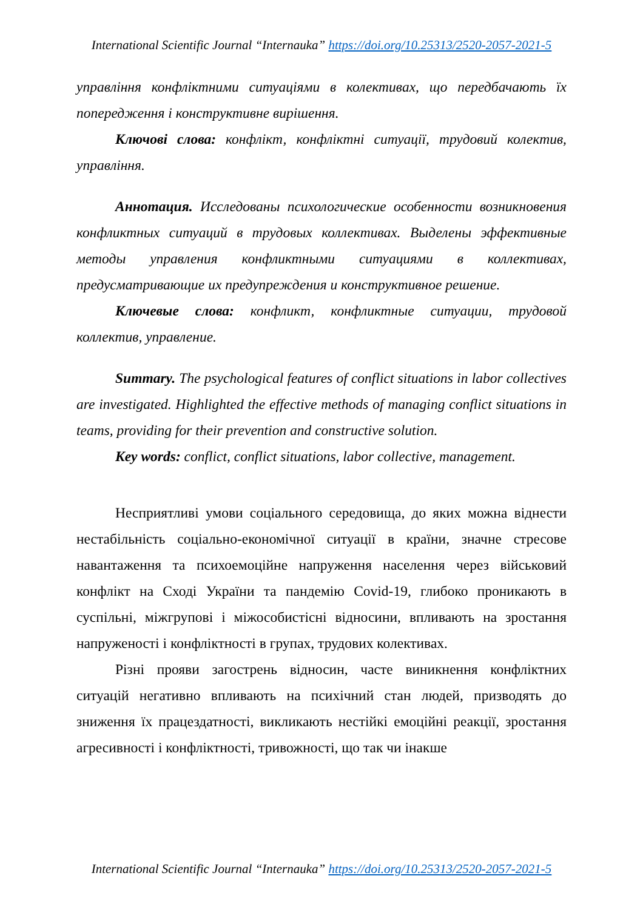International Scientific Journal “Internauka” https://doi.org/10.25313/2520-2057-2021-5
управління конфліктними ситуаціями в колективах, що передбачають їх попередження і конструктивне вирішення.
Ключові слова: конфлікт, конфліктні ситуації, трудовий колектив, управління.
Аннотация. Исследованы психологические особенности возникновения конфликтных ситуаций в трудовых коллективах. Выделены эффективные методы управления конфликтными ситуациями в коллективах, предусматривающие их предупреждения и конструктивное решение.
Ключевые слова: конфликт, конфликтные ситуации, трудовой коллектив, управление.
Summary. The psychological features of conflict situations in labor collectives are investigated. Highlighted the effective methods of managing conflict situations in teams, providing for their prevention and constructive solution.
Key words: conflict, conflict situations, labor collective, management.
Несприятливі умови соціального середовища, до яких можна віднести нестабільність соціально-економічної ситуації в країни, значне стресове навантаження та психоемоційне напруження населення через військовий конфлікт на Сході України та пандемію Covid-19, глибоко проникають в суспільні, міжгрупові і міжособистісні відносини, впливають на зростання напруженості і конфліктності в групах, трудових колективах.
Різні прояви загострень відносин, часте виникнення конфліктних ситуацій негативно впливають на психічний стан людей, призводять до зниження їх працездатності, викликають нестійкі емоційні реакції, зростання агресивності і конфліктності, тривожності, що так чи інакше
International Scientific Journal “Internauka” https://doi.org/10.25313/2520-2057-2021-5